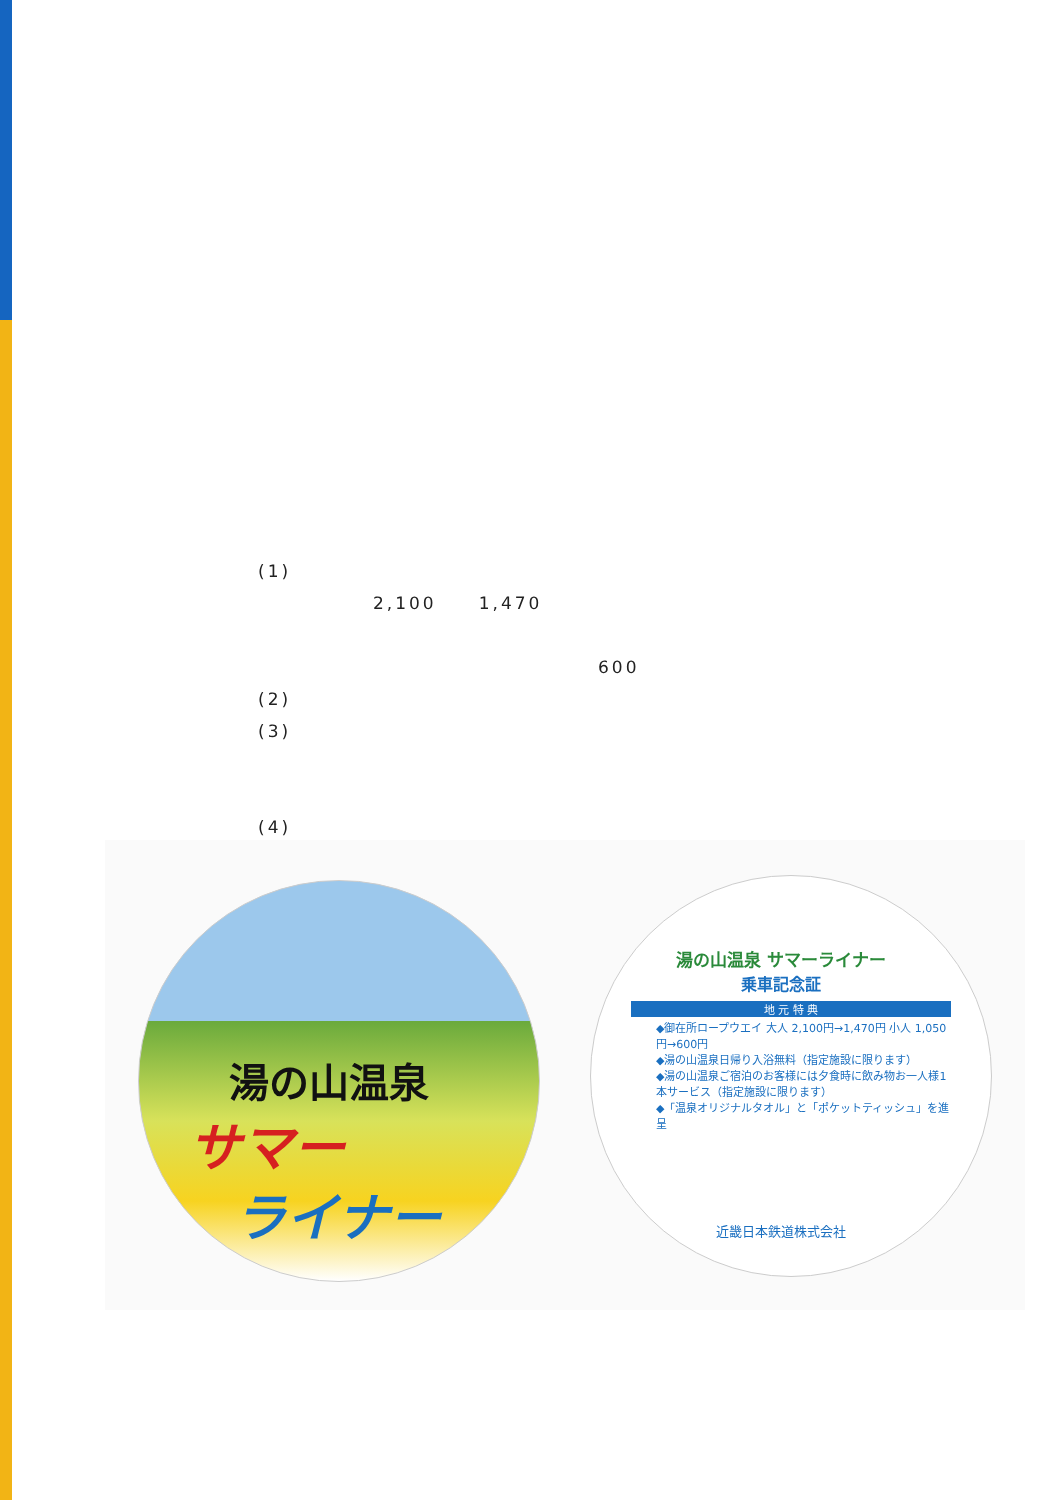(1)
2,100 1,470
600
(2)
(3)
(4)
湯の山温泉
サマー
ライナー
湯の山温泉 サマーライナー
乗車記念証
地 元 特 典
◆御在所ロープウエイ 大人 2,100円→1,470円 小人 1,050円→600円
◆湯の山温泉日帰り入浴無料（指定施設に限ります）
◆湯の山温泉ご宿泊のお客様には夕食時に飲み物お一人様1本サービス（指定施設に限ります）
◆「温泉オリジナルタオル」と「ポケットティッシュ」を進呈
近畿日本鉄道株式会社